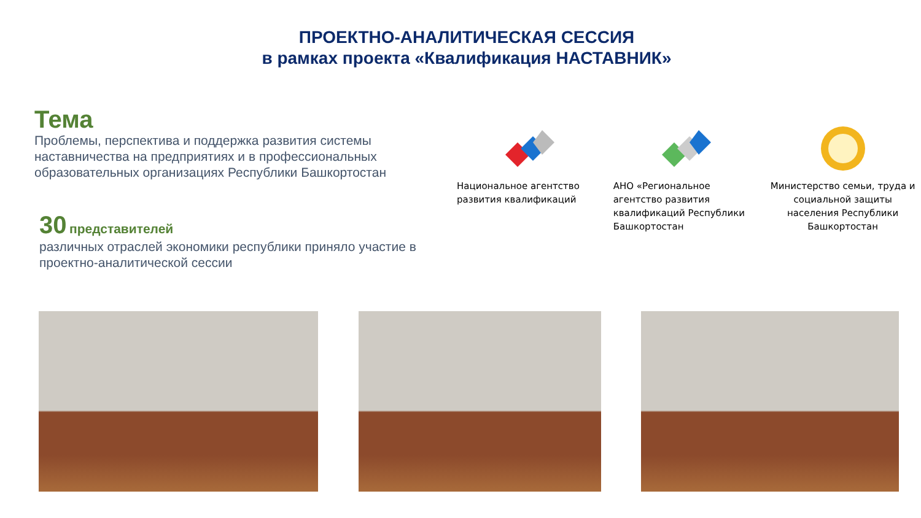ПРОЕКТНО-АНАЛИТИЧЕСКАЯ СЕССИЯ
в рамках проекта «Квалификация НАСТАВНИК»
Тема
Проблемы, перспектива и поддержка развития системы наставничества на предприятиях и в профессиональных образовательных организациях Республики Башкортостан
30 представителей
различных отраслей экономики республики приняло участие в проектно-аналитической сессии
Национальное агентство развития квалификаций
АНО «Региональное агентство развития квалификаций Республики Башкортостан
Министерство семьи, труда и социальной защиты населения Республики Башкортостан